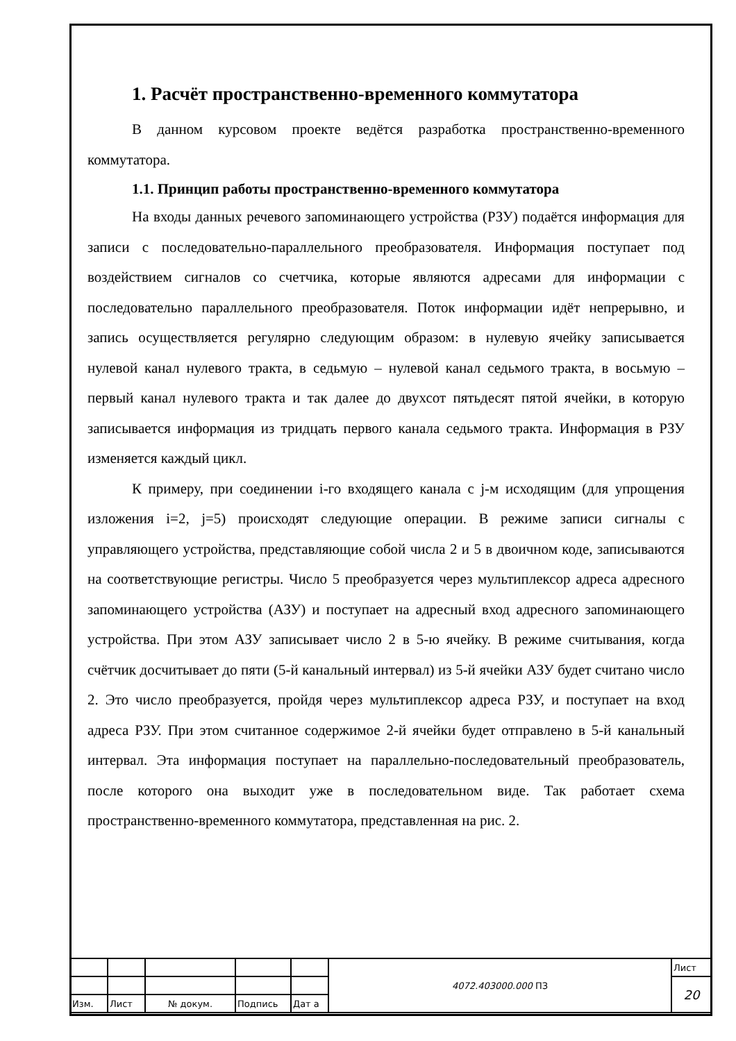1. Расчёт пространственно-временного коммутатора
В данном курсовом проекте ведётся разработка пространственно-временного коммутатора.
1.1. Принцип работы пространственно-временного коммутатора
На входы данных речевого запоминающего устройства (РЗУ) подаётся информация для записи с последовательно-параллельного преобразователя. Информация поступает под воздействием сигналов со счетчика, которые являются адресами для информации с последовательно параллельного преобразователя. Поток информации идёт непрерывно, и запись осуществляется регулярно следующим образом: в нулевую ячейку записывается нулевой канал нулевого тракта, в седьмую – нулевой канал седьмого тракта, в восьмую – первый канал нулевого тракта и так далее до двухсот пятьдесят пятой ячейки, в которую записывается информация из тридцать первого канала седьмого тракта. Информация в РЗУ изменяется каждый цикл.
К примеру, при соединении i-го входящего канала с j-м исходящим (для упрощения изложения i=2, j=5) происходят следующие операции. В режиме записи сигналы с управляющего устройства, представляющие собой числа 2 и 5 в двоичном коде, записываются на соответствующие регистры. Число 5 преобразуется через мультиплексор адреса адресного запоминающего устройства (АЗУ) и поступает на адресный вход адресного запоминающего устройства. При этом АЗУ записывает число 2 в 5-ю ячейку. В режиме считывания, когда счётчик досчитывает до пяти (5-й канальный интервал) из 5-й ячейки АЗУ будет считано число 2. Это число преобразуется, пройдя через мультиплексор адреса РЗУ, и поступает на вход адреса РЗУ. При этом считанное содержимое 2-й ячейки будет отправлено в 5-й канальный интервал. Эта информация поступает на параллельно-последовательный преобразователь, после которого она выходит уже в последовательном виде. Так работает схема пространственно-временного коммутатора, представленная на рис. 2.
| | | | | | 4072.403000.000 ПЗ | Лист |
| | | | | | | 20 |
| Изм. | Лист | № докум. | Подпись | Дат а | | |